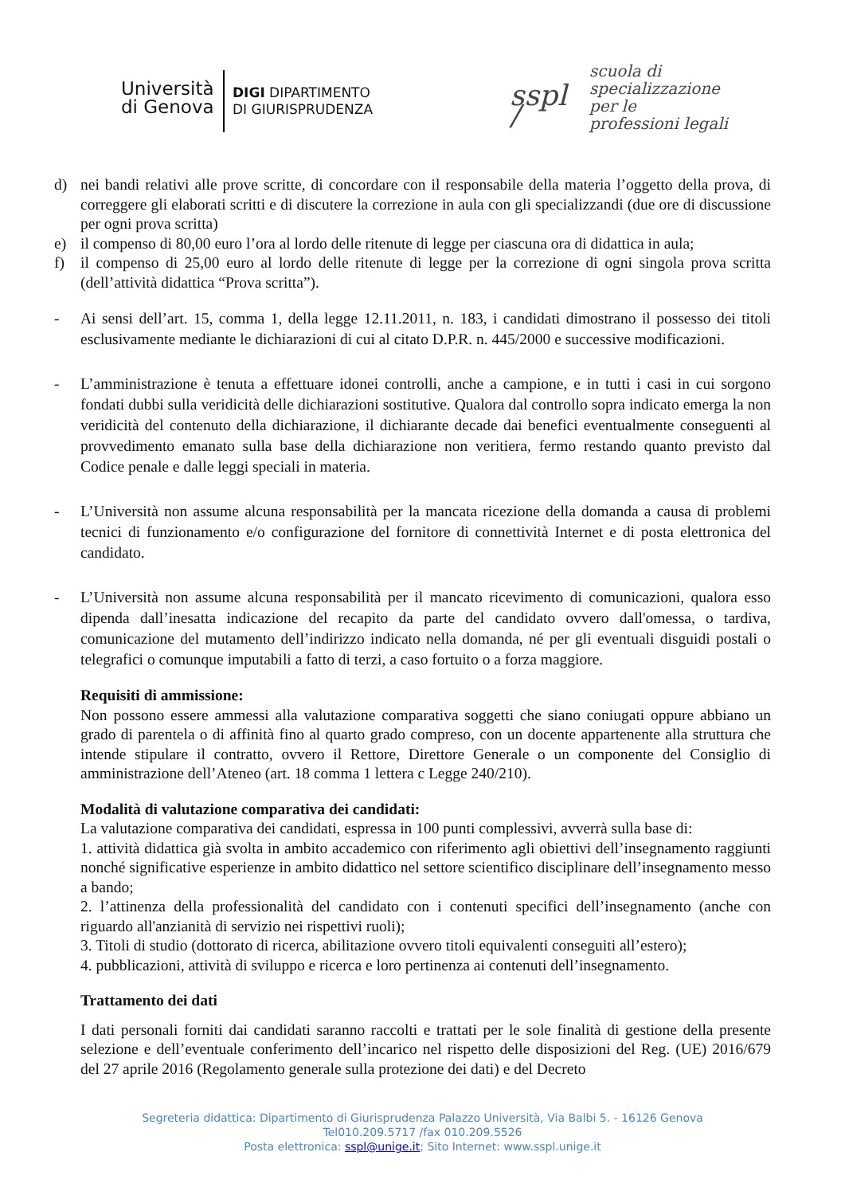Università
di Genova
DIGI DIPARTIMENTO
DI GIURISPRUDENZA
sspl /
scuola di
specializzazione
per le
professioni legali
d) nei bandi relativi alle prove scritte, di concordare con il responsabile della materia l’oggetto della prova, di correggere gli elaborati scritti e di discutere la correzione in aula con gli specializzandi (due ore di discussione per ogni prova scritta)
e) il compenso di 80,00 euro l’ora al lordo delle ritenute di legge per ciascuna ora di didattica in aula;
f) il compenso di 25,00 euro al lordo delle ritenute di legge per la correzione di ogni singola prova scritta (dell’attività didattica “Prova scritta”).
- Ai sensi dell’art. 15, comma 1, della legge 12.11.2011, n. 183, i candidati dimostrano il possesso dei titoli esclusivamente mediante le dichiarazioni di cui al citato D.P.R. n. 445/2000 e successive modificazioni.
- L’amministrazione è tenuta a effettuare idonei controlli, anche a campione, e in tutti i casi in cui sorgono fondati dubbi sulla veridicità delle dichiarazioni sostitutive. Qualora dal controllo sopra indicato emerga la non veridicità del contenuto della dichiarazione, il dichiarante decade dai benefici eventualmente conseguenti al provvedimento emanato sulla base della dichiarazione non veritiera, fermo restando quanto previsto dal Codice penale e dalle leggi speciali in materia.
- L’Università non assume alcuna responsabilità per la mancata ricezione della domanda a causa di problemi tecnici di funzionamento e/o configurazione del fornitore di connettività Internet e di posta elettronica del candidato.
- L’Università non assume alcuna responsabilità per il mancato ricevimento di comunicazioni, qualora esso dipenda dall’inesatta indicazione del recapito da parte del candidato ovvero dall'omessa, o tardiva, comunicazione del mutamento dell’indirizzo indicato nella domanda, né per gli eventuali disguidi postali o telegrafici o comunque imputabili a fatto di terzi, a caso fortuito o a forza maggiore.
Requisiti di ammissione:
Non possono essere ammessi alla valutazione comparativa soggetti che siano coniugati oppure abbiano un grado di parentela o di affinità fino al quarto grado compreso, con un docente appartenente alla struttura che intende stipulare il contratto, ovvero il Rettore, Direttore Generale o un componente del Consiglio di amministrazione dell’Ateneo (art. 18 comma 1 lettera c Legge 240/210).
Modalità di valutazione comparativa dei candidati:
La valutazione comparativa dei candidati, espressa in 100 punti complessivi, avverrà sulla base di:
1. attività didattica già svolta in ambito accademico con riferimento agli obiettivi dell’insegnamento raggiunti nonché significative esperienze in ambito didattico nel settore scientifico disciplinare dell’insegnamento messo a bando;
2. l’attinenza della professionalità del candidato con i contenuti specifici dell’insegnamento (anche con riguardo all'anzianità di servizio nei rispettivi ruoli);
3. Titoli di studio (dottorato di ricerca, abilitazione ovvero titoli equivalenti conseguiti all’estero);
4. pubblicazioni, attività di sviluppo e ricerca e loro pertinenza ai contenuti dell’insegnamento.
Trattamento dei dati
I dati personali forniti dai candidati saranno raccolti e trattati per le sole finalità di gestione della presente selezione e dell’eventuale conferimento dell’incarico nel rispetto delle disposizioni del Reg. (UE) 2016/679 del 27 aprile 2016 (Regolamento generale sulla protezione dei dati) e del Decreto
Segreteria didattica: Dipartimento di Giurisprudenza Palazzo Università, Via Balbi 5. - 16126 Genova
Tel010.209.5717 /fax 010.209.5526
Posta elettronica: sspl@unige.it; Sito Internet: www.sspl.unige.it